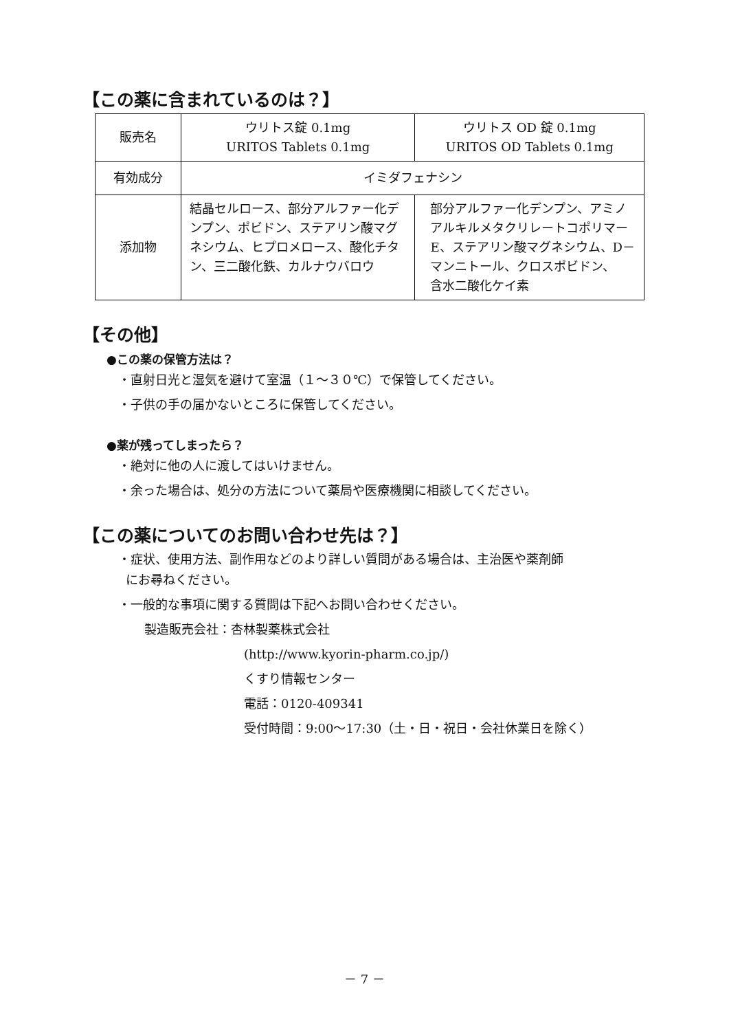【この薬に含まれているのは？】
| 販売名 | ウリトス錠 0.1mg URITOS Tablets 0.1mg | ウリトス OD 錠 0.1mg URITOS OD Tablets 0.1mg |
| 有効成分 | イミダフェナシン | |
| 添加物 | 結晶セルロース、部分アルファー化デンプン、ポビドン、ステアリン酸マグネシウム、ヒプロメロース、酸化チタン、三二酸化鉄、カルナウバロウ | 部分アルファー化デンプン、アミノアルキルメタクリレートコポリマーE、ステアリン酸マグネシウム、D－マンニトール、クロスポビドン、 含水二酸化ケイ素 |
【その他】
●この薬の保管方法は？
・直射日光と湿気を避けて室温（１～３０℃）で保管してください。
・子供の手の届かないところに保管してください。
●薬が残ってしまったら？
・絶対に他の人に渡してはいけません。
・余った場合は、処分の方法について薬局や医療機関に相談してください。
【この薬についてのお問い合わせ先は？】
・症状、使用方法、副作用などのより詳しい質問がある場合は、主治医や薬剤師
にお尋ねください。
・一般的な事項に関する質問は下記へお問い合わせください。
製造販売会社：杏林製薬株式会社
(http://www.kyorin-pharm.co.jp/)
くすり情報センター
電話：0120-409341
受付時間：9:00～17:30（土・日・祝日・会社休業日を除く）
－ 7 －